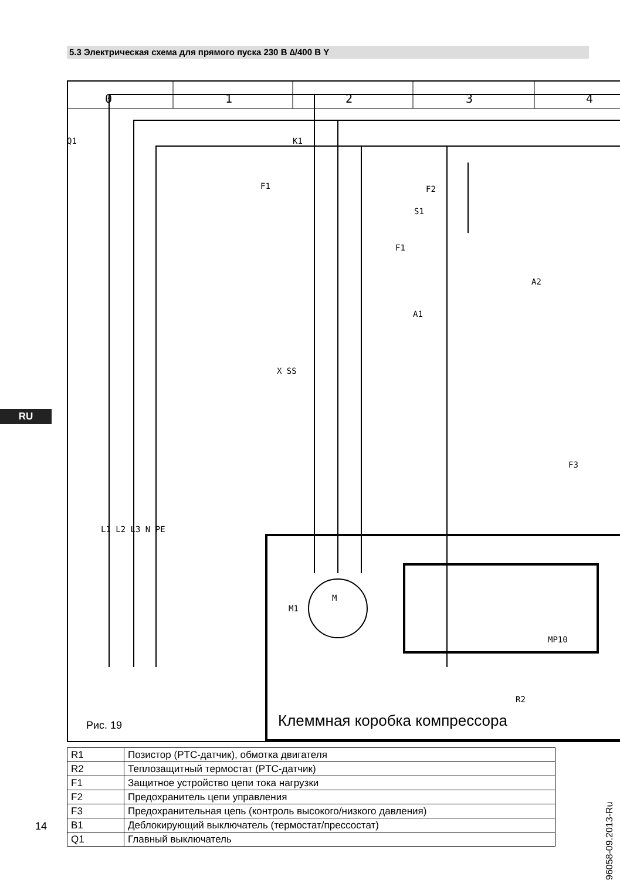5.3 Электрическая схема для прямого пуска 230 В ∆/400 В Y
RU
0
1
2
3
4
F1
F2
S1
Q1
K1
F1
A2
A1
X SS
F3
L1 L2 L3 N PE
M1
M
MP10
R2
Рис. 19
Клеммная коробка компрессора
| R1 | Позистор (PTC-датчик), обмотка двигателя |
| R2 | Теплозащитный термостат (PTC-датчик) |
| F1 | Защитное устройство цепи тока нагрузки |
| F2 | Предохранитель цепи управления |
| F3 | Предохранительная цепь (контроль высокого/низкого давления) |
| B1 | Деблокирующий выключатель (термостат/прессостат) |
| Q1 | Главный выключатель |
96058-09.2013-Ru
14